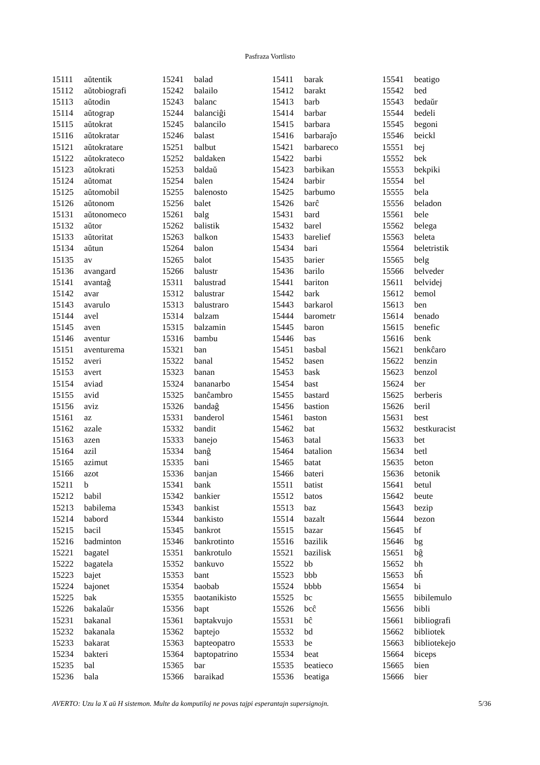Pasfraza Vortlisto
| 15111 | aŭtentik |
| 15112 | aŭtobiografi |
| 15113 | aŭtodin |
| 15114 | aŭtograp |
| 15115 | aŭtokrat |
| 15116 | aŭtokratar |
| 15121 | aŭtokratare |
| 15122 | aŭtokrateco |
| 15123 | aŭtokrati |
| 15124 | aŭtomat |
| 15125 | aŭtomobil |
| 15126 | aŭtonom |
| 15131 | aŭtonomeco |
| 15132 | aŭtor |
| 15133 | aŭtoritat |
| 15134 | aŭtun |
| 15135 | av |
| 15136 | avangard |
| 15141 | avantaĝ |
| 15142 | avar |
| 15143 | avarulo |
| 15144 | avel |
| 15145 | aven |
| 15146 | aventur |
| 15151 | aventurema |
| 15152 | averi |
| 15153 | avert |
| 15154 | aviad |
| 15155 | avid |
| 15156 | aviz |
| 15161 | az |
| 15162 | azale |
| 15163 | azen |
| 15164 | azil |
| 15165 | azimut |
| 15166 | azot |
| 15211 | b |
| 15212 | babil |
| 15213 | babilema |
| 15214 | babord |
| 15215 | bacil |
| 15216 | badminton |
| 15221 | bagatel |
| 15222 | bagatela |
| 15223 | bajet |
| 15224 | bajonet |
| 15225 | bak |
| 15226 | bakalaŭr |
| 15231 | bakanal |
| 15232 | bakanala |
| 15233 | bakarat |
| 15234 | bakteri |
| 15235 | bal |
| 15236 | bala |
| 15241 | balad |
| 15242 | balailo |
| 15243 | balanc |
| 15244 | balanciĝi |
| 15245 | balancilo |
| 15246 | balast |
| 15251 | balbut |
| 15252 | baldaken |
| 15253 | baldaŭ |
| 15254 | balen |
| 15255 | balenosto |
| 15256 | balet |
| 15261 | balg |
| 15262 | balistik |
| 15263 | balkon |
| 15264 | balon |
| 15265 | balot |
| 15266 | balustr |
| 15311 | balustrad |
| 15312 | balustrar |
| 15313 | balustraro |
| 15314 | balzam |
| 15315 | balzamin |
| 15316 | bambu |
| 15321 | ban |
| 15322 | banal |
| 15323 | banan |
| 15324 | bananarbo |
| 15325 | banĉambro |
| 15326 | bandaĝ |
| 15331 | banderol |
| 15332 | bandit |
| 15333 | banejo |
| 15334 | banĝ |
| 15335 | bani |
| 15336 | banjan |
| 15341 | bank |
| 15342 | bankier |
| 15343 | bankist |
| 15344 | bankisto |
| 15345 | bankrot |
| 15346 | bankrotinto |
| 15351 | bankrotulo |
| 15352 | bankuvo |
| 15353 | bant |
| 15354 | baobab |
| 15355 | baotanikisto |
| 15356 | bapt |
| 15361 | baptakvujo |
| 15362 | baptejo |
| 15363 | bapteopatro |
| 15364 | baptopatrino |
| 15365 | bar |
| 15366 | baraikad |
| 15411 | barak |
| 15412 | barakt |
| 15413 | barb |
| 15414 | barbar |
| 15415 | barbara |
| 15416 | barbaraĵo |
| 15421 | barbareco |
| 15422 | barbi |
| 15423 | barbikan |
| 15424 | barbir |
| 15425 | barbumo |
| 15426 | barĉ |
| 15431 | bard |
| 15432 | barel |
| 15433 | barelief |
| 15434 | bari |
| 15435 | barier |
| 15436 | barilo |
| 15441 | bariton |
| 15442 | bark |
| 15443 | barkarol |
| 15444 | barometr |
| 15445 | baron |
| 15446 | bas |
| 15451 | basbal |
| 15452 | basen |
| 15453 | bask |
| 15454 | bast |
| 15455 | bastard |
| 15456 | bastion |
| 15461 | baston |
| 15462 | bat |
| 15463 | batal |
| 15464 | batalion |
| 15465 | batat |
| 15466 | bateri |
| 15511 | batist |
| 15512 | batos |
| 15513 | baz |
| 15514 | bazalt |
| 15515 | bazar |
| 15516 | bazilik |
| 15521 | bazilisk |
| 15522 | bb |
| 15523 | bbb |
| 15524 | bbbb |
| 15525 | bc |
| 15526 | bcĉ |
| 15531 | bĉ |
| 15532 | bd |
| 15533 | be |
| 15534 | beat |
| 15535 | beatieco |
| 15536 | beatiga |
| 15541 | beatigo |
| 15542 | bed |
| 15543 | bedaŭr |
| 15544 | bedeli |
| 15545 | begoni |
| 15546 | beickl |
| 15551 | bej |
| 15552 | bek |
| 15553 | bekpiki |
| 15554 | bel |
| 15555 | bela |
| 15556 | beladon |
| 15561 | bele |
| 15562 | belega |
| 15563 | beleta |
| 15564 | beletristik |
| 15565 | belg |
| 15566 | belveder |
| 15611 | belvidej |
| 15612 | bemol |
| 15613 | ben |
| 15614 | benado |
| 15615 | benefic |
| 15616 | benk |
| 15621 | benkĉaro |
| 15622 | benzin |
| 15623 | benzol |
| 15624 | ber |
| 15625 | berberis |
| 15626 | beril |
| 15631 | best |
| 15632 | bestkuracist |
| 15633 | bet |
| 15634 | betl |
| 15635 | beton |
| 15636 | betonik |
| 15641 | betul |
| 15642 | beute |
| 15643 | bezip |
| 15644 | bezon |
| 15645 | bf |
| 15646 | bg |
| 15651 | bĝ |
| 15652 | bh |
| 15653 | bĥ |
| 15654 | bi |
| 15655 | bibilemulo |
| 15656 | bibli |
| 15661 | bibliografi |
| 15662 | bibliotek |
| 15663 | bibliotekejo |
| 15664 | biceps |
| 15665 | bien |
| 15666 | bier |
AVERTO: Uzu la X aŭ H sistemon. Multe da komputiloj ne povas tajpi esperantajn supersignojn. 5/36